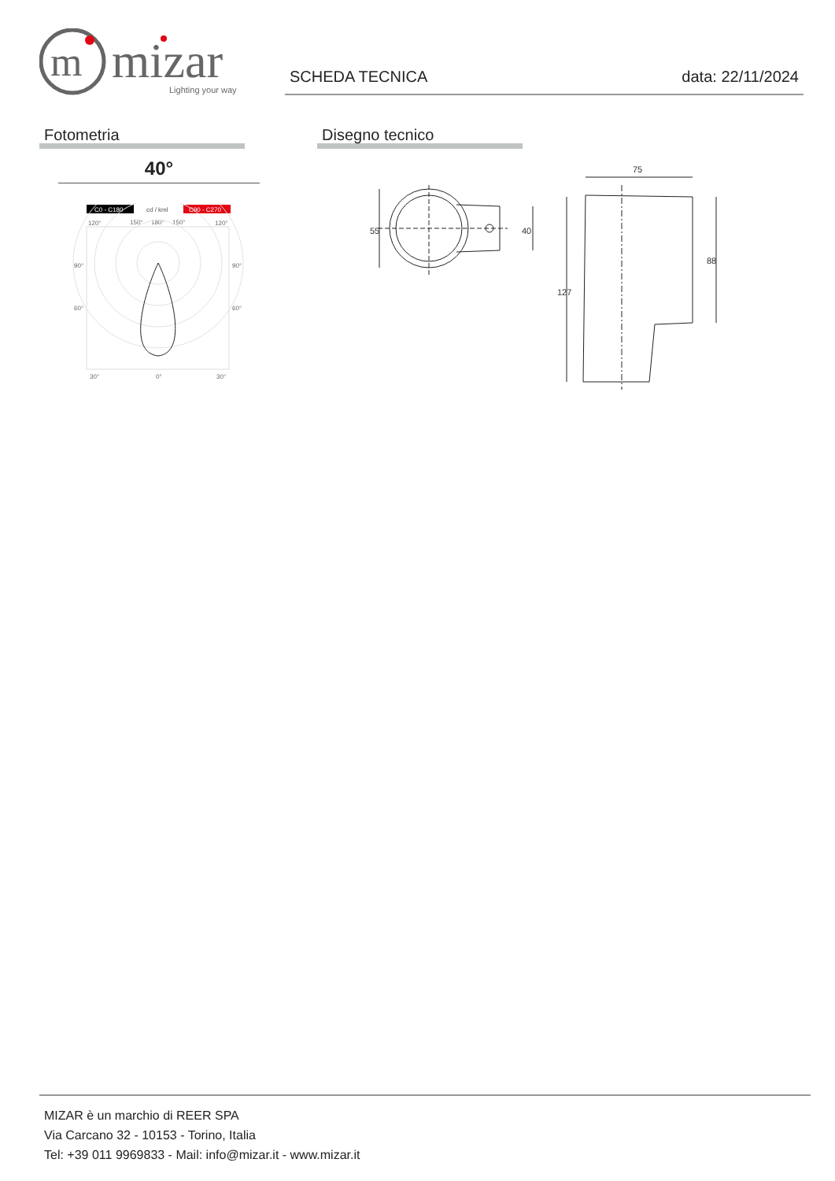m
mizar
Lighting your way
SCHEDA TECNICA data: 22/11/2024
Fotometria Disegno tecnico
40°
C0 - C180
cd / kml
C90 - C270
120°
150°
180°
150°
120°
90°
90°
60°
60°
30°
0°
30°
75
55
40
127
88
MIZAR è un marchio di REER SPA
Via Carcano 32 - 10153 - Torino, Italia
Tel: +39 011 9969833 - Mail: info@mizar.it - www.mizar.it